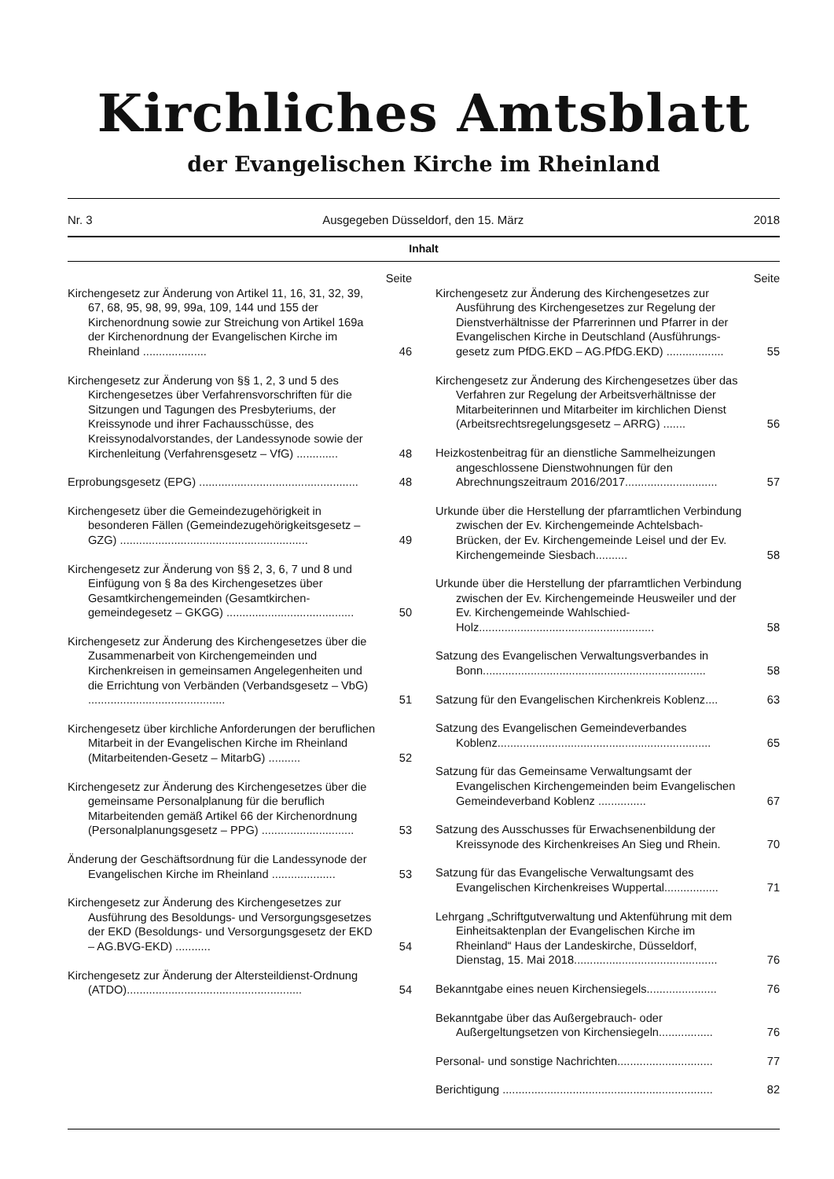Kirchliches Amtsblatt
der Evangelischen Kirche im Rheinland
Nr. 3 Ausgegeben Düsseldorf, den 15. März 2018
Inhalt
Seite
Kirchengesetz zur Änderung von Artikel 11, 16, 31, 32, 39, 67, 68, 95, 98, 99, 99a, 109, 144 und 155 der Kirchenordnung sowie zur Streichung von Artikel 169a der Kirchenordnung der Evangelischen Kirche im Rheinland ....................
46
Kirchengesetz zur Änderung von §§ 1, 2, 3 und 5 des Kirchengesetzes über Verfahrensvorschriften für die Sitzungen und Tagungen des Presbyteriums, der Kreissynode und ihrer Fachausschüsse, des Kreissynodalvorstandes, der Landessynode sowie der Kirchenleitung (Verfahrensgesetz – VfG) .............
48
Erprobungsgesetz (EPG) ..................................................
48
Kirchengesetz über die Gemeindezugehörigkeit in besonderen Fällen (Gemeindezugehörigkeits­gesetz – GZG) ...........................................................
49
Kirchengesetz zur Änderung von §§ 2, 3, 6, 7 und 8 und Einfügung von § 8a des Kirchengesetzes über Gesamtkirchengemeinden (Gesamtkirchen­gemeindegesetz – GKGG) ........................................
50
Kirchengesetz zur Änderung des Kirchengesetzes über die Zusammenarbeit von Kirchengemeinden und Kirchenkreisen in gemeinsamen Angelegenheiten und die Errichtung von Verbänden (Verbandsgesetz – VbG) ...........................................
51
Kirchengesetz über kirchliche Anforderungen der beruflichen Mitarbeit in der Evangelischen Kirche im Rheinland (Mitarbeitenden-Gesetz – MitarbG) ..........
52
Kirchengesetz zur Änderung des Kirchengesetzes über die gemeinsame Personalplanung für die beruflich Mitarbeitenden gemäß Artikel 66 der Kirchenordnung (Personalplanungsgesetz – PPG) .............................
53
Änderung der Geschäftsordnung für die Landessynode der Evangelischen Kirche im Rheinland ....................
53
Kirchengesetz zur Änderung des Kirchengesetzes zur Ausführung des Besoldungs- und Versorgungsgesetzes der EKD (Besoldungs- und Versorgungsgesetz der EKD – AG.BVG-EKD) ...........
54
Kirchengesetz zur Änderung der Altersteildienst-Ordnung (ATDO).......................................................
54
Seite
Kirchengesetz zur Änderung des Kirchengesetzes zur Ausführung des Kirchengesetzes zur Regelung der Dienstverhältnisse der Pfarrerinnen und Pfarrer in der Evangelischen Kirche in Deutschland (Ausführungs­gesetz zum PfDG.EKD – AG.PfDG.EKD) ..................
55
Kirchengesetz zur Änderung des Kirchengesetzes über das Verfahren zur Regelung der Arbeitsverhältnisse der Mitarbeiterinnen und Mitarbeiter im kirchlichen Dienst (Arbeitsrechtsregelungsgesetz – ARRG) .......
56
Heizkostenbeitrag für an dienstliche Sammelheizungen angeschlossene Dienstwohnungen für den Abrechnungszeitraum 2016/2017.............................
57
Urkunde über die Herstellung der pfarramtlichen Verbindung zwischen der Ev. Kirchengemeinde Achtelsbach-Brücken, der Ev. Kirchengemeinde Leisel und der Ev. Kirchengemeinde Siesbach..........
58
Urkunde über die Herstellung der pfarramtlichen Verbindung zwischen der Ev. Kirchengemeinde Heusweiler und der Ev. Kirchengemeinde Wahlschied-Holz.......................................................
58
Satzung des Evangelischen Verwaltungsverbandes in Bonn......................................................................
58
Satzung für den Evangelischen Kirchenkreis Koblenz....
63
Satzung des Evangelischen Gemeindeverbandes Koblenz...................................................................
65
Satzung für das Gemeinsame Verwaltungsamt der Evangelischen Kirchengemeinden beim Evangelischen Gemeindeverband Koblenz ...............
67
Satzung des Ausschusses für Erwachsenenbildung der Kreissynode des Kirchenkreises An Sieg und Rhein.
70
Satzung für das Evangelische Verwaltungsamt des Evangelischen Kirchenkreises Wuppertal.................
71
Lehrgang „Schriftgutverwaltung und Aktenführung mit dem Einheitsaktenplan der Evangelischen Kirche im Rheinland“ Haus der Landeskirche, Düsseldorf, Dienstag, 15. Mai 2018.............................................
76
Bekanntgabe eines neuen Kirchensiegels......................
76
Bekanntgabe über das Außergebrauch- oder Außergeltungsetzen von Kirchensiegeln.................
76
Personal- und sonstige Nachrichten..............................
77
Berichtigung ..................................................................
82